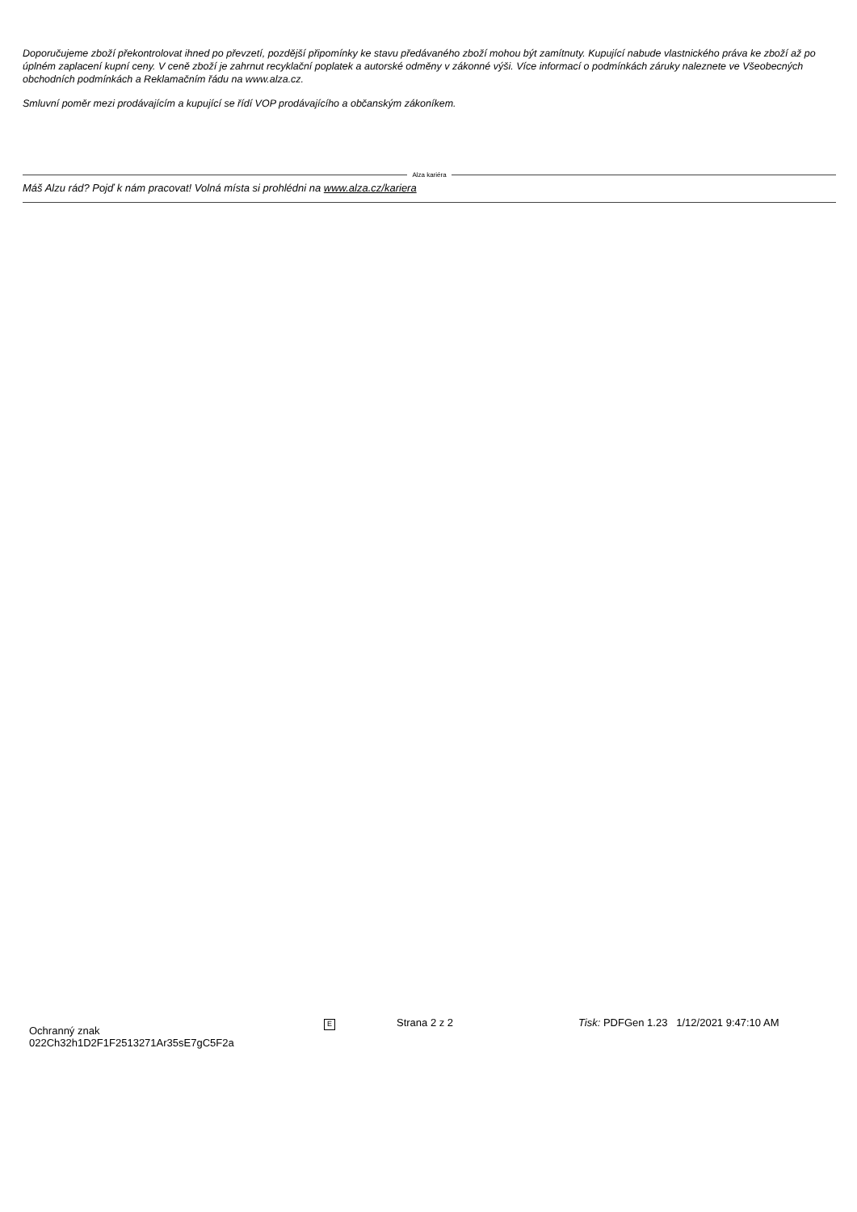Doporučujeme zboží překontrolovat ihned po převzetí, pozdější připomínky ke stavu předávaného zboží mohou být zamítnuty. Kupující nabude vlastnického práva ke zboží až po úplném zaplacení kupní ceny. V ceně zboží je zahrnut recyklační poplatek a autorské odměny v zákonné výši. Více informací o podmínkách záruky naleznete ve Všeobecných obchodních podmínkách a Reklamačním řádu na www.alza.cz.
Smluvní poměr mezi prodávajícím a kupující se řídí VOP prodávajícího a občanským zákoníkem.
Alza kariéra
Máš Alzu rád? Pojď k nám pracovat! Volná místa si prohlédni na www.alza.cz/kariera
Ochranný znak
022Ch32h1D2F1F2513271Ar35sE7gC5F2a
E
Strana 2 z 2 Tisk: PDFGen 1.23 1/12/2021 9:47:10 AM